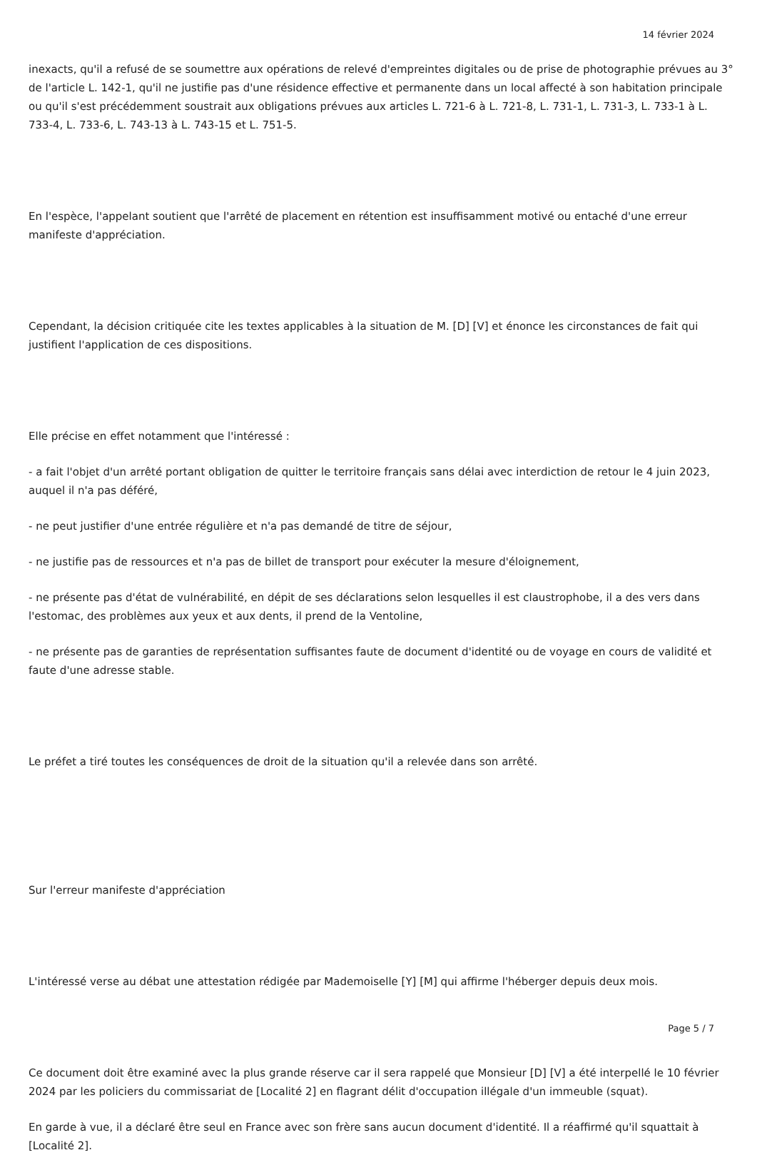14 février 2024
inexacts, qu'il a refusé de se soumettre aux opérations de relevé d'empreintes digitales ou de prise de photographie prévues au 3° de l'article L. 142-1, qu'il ne justifie pas d'une résidence effective et permanente dans un local affecté à son habitation principale ou qu'il s'est précédemment soustrait aux obligations prévues aux articles L. 721-6 à L. 721-8, L. 731-1, L. 731-3, L. 733-1 à L. 733-4, L. 733-6, L. 743-13 à L. 743-15 et L. 751-5.
En l'espèce, l'appelant soutient que l'arrêté de placement en rétention est insuffisamment motivé ou entaché d'une erreur manifeste d'appréciation.
Cependant, la décision critiquée cite les textes applicables à la situation de M. [D] [V] et énonce les circonstances de fait qui justifient l'application de ces dispositions.
Elle précise en effet notamment que l'intéressé :
- a fait l'objet d'un arrêté portant obligation de quitter le territoire français sans délai avec interdiction de retour le 4 juin 2023, auquel il n'a pas déféré,
- ne peut justifier d'une entrée régulière et n'a pas demandé de titre de séjour,
- ne justifie pas de ressources et n'a pas de billet de transport pour exécuter la mesure d'éloignement,
- ne présente pas d'état de vulnérabilité, en dépit de ses déclarations selon lesquelles il est claustrophobe, il a des vers dans l'estomac, des problèmes aux yeux et aux dents, il prend de la Ventoline,
- ne présente pas de garanties de représentation suffisantes faute de document d'identité ou de voyage en cours de validité et faute d'une adresse stable.
Le préfet a tiré toutes les conséquences de droit de la situation qu'il a relevée dans son arrêté.
Sur l'erreur manifeste d'appréciation
L'intéressé verse au débat une attestation rédigée par Mademoiselle [Y] [M] qui affirme l'héberger depuis deux mois.
Ce document doit être examiné avec la plus grande réserve car il sera rappelé que Monsieur [D] [V] a été interpellé le 10 février 2024 par les policiers du commissariat de [Localité 2] en flagrant délit d'occupation illégale d'un immeuble (squat).
En garde à vue, il a déclaré être seul en France avec son frère sans aucun document d'identité. Il a réaffirmé qu'il squattait à [Localité 2].
Page 5 / 7